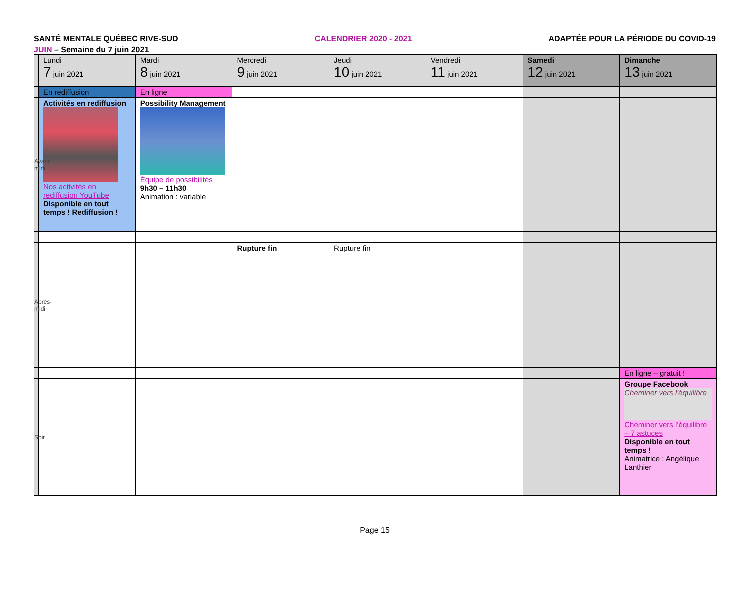SANTÉ MENTALE QUÉBEC RIVE-SUD CALENDRIER 2020 - 2021 ADAPTÉE POUR LA PÉRIODE DU COVID-19
JUIN – Semaine du 7 juin 2021
| | Lundi 7 juin 2021 | Mardi 8 juin 2021 | Mercredi 9 juin 2021 | Jeudi 10 juin 2021 | Vendredi 11 juin 2021 | Samedi 12 juin 2021 | Dimanche 13 juin 2021 |
| | En rediffusion | En ligne | | | | | |
| Avant-midi | Activités en rediffusion Nos activités en rediffusion YouTube Disponible en tout temps ! Rediffusion ! | Possibility Management Équipe de possibilités 9h30 – 11h30 Animation : variable | | | | | |
| Après-midi | | | Rupture fin | Rupture fin | | | |
| | | | | | | | En ligne – gratuit ! |
| Soir | | | | | | | Groupe Facebook Cheminer vers l'équilibre Cheminer vers l’équilibre – 7 astuces Disponible en tout temps ! Animatrice : Angélique Lanthier |
Page 15